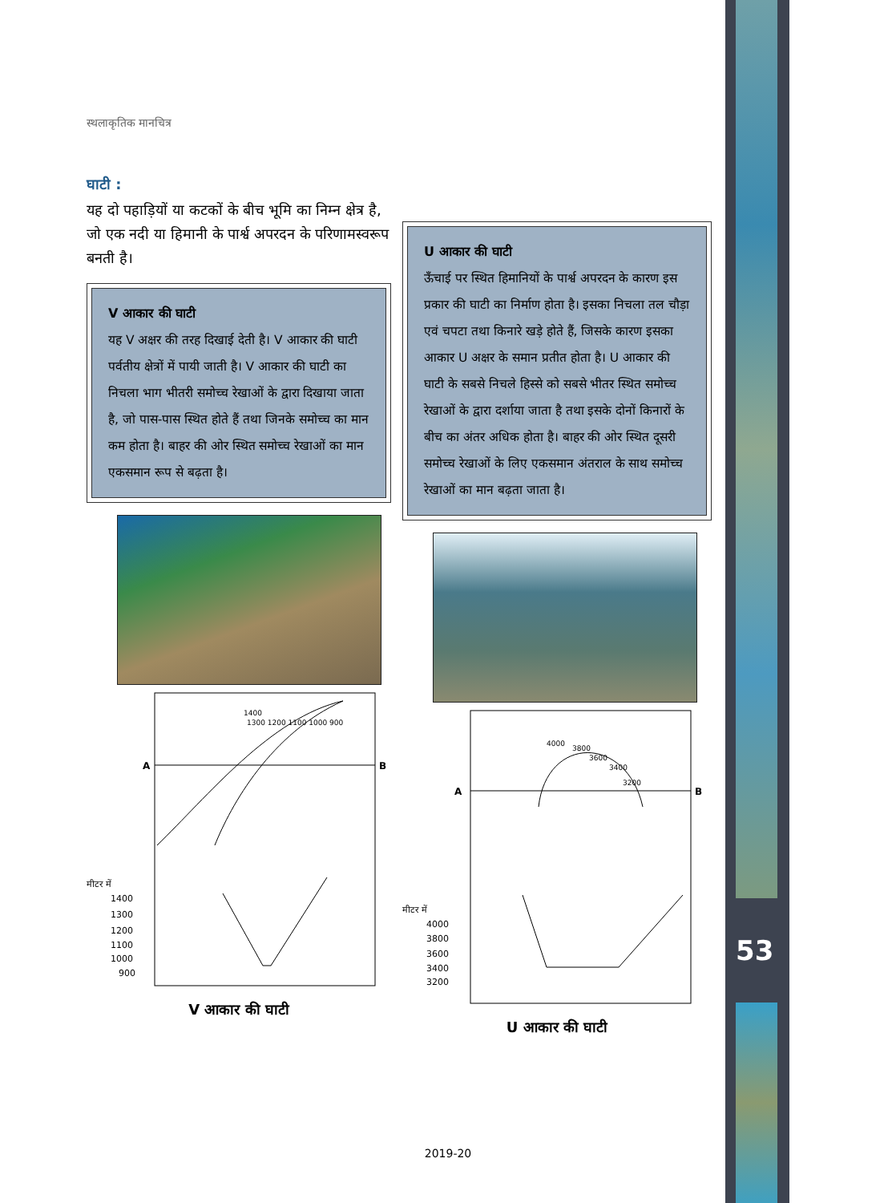53
स्थलाकृतिक मानचित्र
घाटी :
यह दो पहाड़ियों या कटकों के बीच भूमि का निम्न क्षेत्र है, जो एक नदी या हिमानी के पार्श्व अपरदन के परिणामस्वरूप बनती है।
V आकार की घाटी
यह V अक्षर की तरह दिखाई देती है। V आकार की घाटी पर्वतीय क्षेत्रों में पायी जाती है। V आकार की घाटी का निचला भाग भीतरी समोच्च रेखाओं के द्वारा दिखाया जाता है, जो पास-पास स्थित होते हैं तथा जिनके समोच्च का मान कम होता है। बाहर की ओर स्थित समोच्च रेखाओं का मान एकसमान रूप से बढ़ता है।
A
B
1400
1300 1200 1100 1000 900
मीटर में
1400
1300
1200
1100
1000
900
V आकार की घाटी
U आकार की घाटी
ऊँचाई पर स्थित हिमानियों के पार्श्व अपरदन के कारण इस प्रकार की घाटी का निर्माण होता है। इसका निचला तल चौड़ा एवं चपटा तथा किनारे खड़े होते हैं, जिसके कारण इसका आकार U अक्षर के समान प्रतीत होता है। U आकार की घाटी के सबसे निचले हिस्से को सबसे भीतर स्थित समोच्च रेखाओं के द्वारा दर्शाया जाता है तथा इसके दोनों किनारों के बीच का अंतर अधिक होता है। बाहर की ओर स्थित दूसरी समोच्च रेखाओं के लिए एकसमान अंतराल के साथ समोच्च रेखाओं का मान बढ़ता जाता है।
A
B
4000
3800
3600
3400
3200
मीटर में
4000
3800
3600
3400
3200
U आकार की घाटी
2019-20